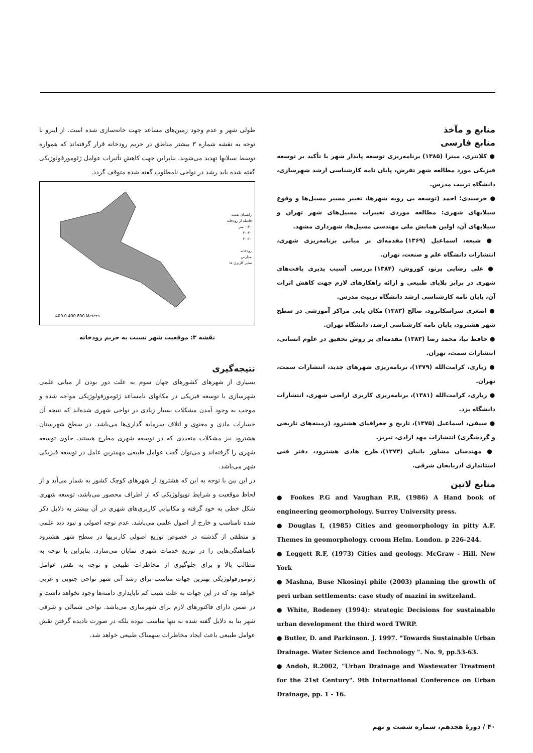طولی شهر و عدم وجود زمین‌های مساعد جهت خانه‌سازی شده است. از اینرو با توجه به نقشه شماره ۳ بیشتر مناطق در حریم رودخانه قرار گرفته‌اند که همواره توسط سیلابها تهدید می‌شوند. بنابراین جهت کاهش تأثیرات عوامل ژئومورفولوژیکی گفته شده باید رشد در نواحی نامطلوب گفته شده متوقف گردد.
راهنمای نقشه
فاصله از رودخانه
۰-۲۰ متر
۲۰-۴۰
۴۰-۶۰
رودخانه
مدارس
سایر کاربری ها
400 0 400 800 Meters
نقشه ۳: موقعیت شهر نسبت به حریم رودخانه
نتیجه‌گیری
بسیاری از شهرهای کشورهای جهان سوم به علت دور بودن از مبانی علمی شهرسازی با توسعه فیزیکی در مکانهای نامساعد ژئومورفولوژیکی مواجه شده و موجب به وجود آمدن مشکلات بسیار زیادی در نواحی شهری شده‌اند که نتیجه آن خسارات مادی و معنوی و اتلاف سرمایه گذاری‌ها می‌باشد. در سطح شهرستان هشترود نیز مشکلات متعددی که در توسعه شهری مطرح هستند، جلوی توسعه شهری را گرفته‌اند و می‌توان گفت عوامل طبیعی مهمترین عامل در توسعه فیزیکی شهر می‌باشد.
در این بین با توجه به این که هشترود از شهرهای کوچک کشور به شمار می‌آید و از لحاظ موقعیت و شرایط توپولوژیکی که از اطراف محصور می‌باشد، توسعه شهری شکل خطی به خود گرفته و مکانیابی کاربری‌های شهری در آن بیشتر به دلایل ذکر شده نامناسب و خارج از اصول علمی می‌باشد. عدم توجه اصولی و نبود دید علمی و منطقی از گذشته در خصوص توزیع اصولی کاربریها در سطح شهر هشترود ناهماهنگی‌هایی را در توزیع خدمات شهری نمایان می‌سازد. بنابراین با توجه به مطالب بالا و برای جلوگیری از مخاطرات طبیعی و توجه به نقش عوامل ژئومورفولوژیکی بهترین جهات مناسب برای رشد آتی شهر نواحی جنوبی و غربی خواهد بود که در این جهات به علت شیب کم ناپایداری دامنه‌ها وجود نخواهد داشت و در ضمن دارای فاکتورهای لازم برای شهرسازی می‌باشد. نواحی شمالی و شرقی شهر بنا به دلایل گفته شده نه تنها مناسب نبوده بلکه در صورت نادیده گرفتن نقش عوامل طبیعی باعث ایجاد مخاطرات سهمناک طبیعی خواهد شد.
منابع و مآخذ
منابع فارسی
● کلانتری، میترا (۱۳۸۵) برنامه‌ریزی توسعه پایدار شهر با تأکید بر توسعه فیزیکی مورد مطالعه شهر تفرش، پایان نامه کارشناسی ارشد شهرسازی، دانشگاه تربیت مدرس.
● خرسندی؛ احمد (توسعه بی رویه شهرها، تغییر مسیر مسیل‌ها و وقوع سیلابهای شهری: مطالعه موردی تغییرات مسیل‌های شهر تهران و سیلابهای آن، اولین همایش ملی مهندسی مسیل‌ها، شهرداری مشهد.
● شیعه، اسماعیل (۱۳۶۹) مقدمه‌ای بر مبانی برنامه‌ریزی شهری، انتشارات دانشگاه علم و صنعت، تهران.
● علی رضایی پرتو، کوروش، (۱۳۸۴) بررسی آسیب پذیری بافت‌های شهری در برابر بلایای طبیعی و ارائه راهکارهای لازم جهت کاهش اثرات آن، پایان نامه کارشناسی ارشد دانشگاه تربیت مدرس.
● اصغری سراسکانرود، صالح (۱۳۸۳) مکان یابی مراکز آموزشی در سطح شهر هشترود، پایان نامه کارشناسی ارشد، دانشگاه تهران.
● حافظ نیا، محمد رضا (۱۳۸۳) مقدمه‌ای بر روش تحقیق در علوم انسانی، انتشارات سمت، تهران.
● زیاری، کرامت‌الله (۱۳۷۹)، برنامه‌ریزی شهرهای جدید، انتشارات سمت، تهران.
● زیاری، کرامت‌الله (۱۳۸۱)، برنامه‌ریزی کاربری اراضی شهری، انتشارات دانشگاه یزد.
● سیفی، اسماعیل (۱۳۷۵)، تاریخ و جغرافیای هشترود (زمینه‌های تاریخی و گردشگری) انتشارات مهد آزادی، تبریز.
● مهندسان مشاور بانیان (۱۳۷۳)، طرح هادی هشترود، دفتر فنی استانداری آذربایجان شرقی.
منابع لاتین
● Fookes P.G and Vaughan P.R, (1986) A Hand book of engineering geomorphology. Surrey University press.
● Douglas I, (1985) Cities and geomorphology in pitty A.F. Themes in geomorphology. croom Helm. London. p 226-244.
● Leggett R.F, (1973) Cities and geology. McGraw - Hill. New York
● Mashna, Buse Nkosinyi phile (2003) planning the growth of peri urban settlements: case study of mazini in switzeland.
● White, Rodeney (1994): strategic Decisions for sustainable urban development the third word TWRP.
● Butler, D. and Parkinson. J. 1997. "Towards Sustainable Urban Drainage. Water Science and Technology ". No. 9, pp.53-63.
● Andoh, R.2002, "Urban Drainage and Wastewater Treatment for the 21st Century". 9th International Conference on Urban Drainage, pp. 1 - 16.
۴۰ / دورهٔ هجدهم، شماره شصت و نهم